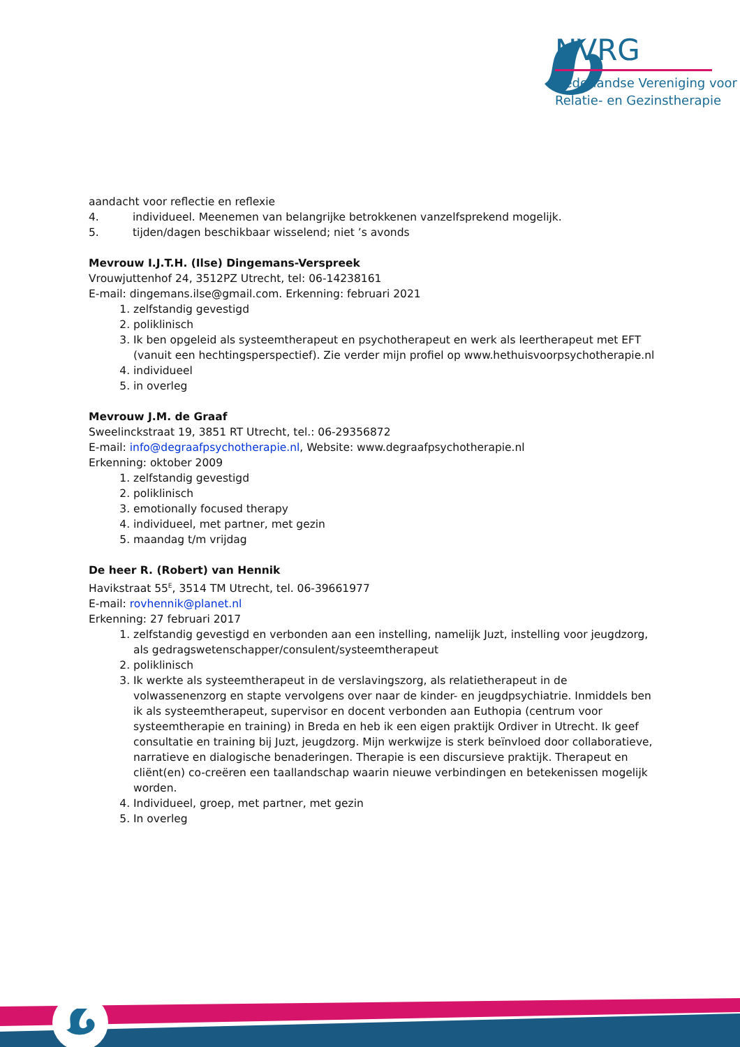NVRG
Nederlandse Vereniging voor
Relatie- en Gezinstherapie
aandacht voor reflectie en reflexie
4. individueel. Meenemen van belangrijke betrokkenen vanzelfsprekend mogelijk.
5. tijden/dagen beschikbaar wisselend; niet ’s avonds
Mevrouw I.J.T.H. (Ilse) Dingemans-Verspreek
Vrouwjuttenhof 24, 3512PZ Utrecht, tel: 06-14238161
E-mail: dingemans.ilse@gmail.com. Erkenning: februari 2021
1. zelfstandig gevestigd
2. poliklinisch
3. Ik ben opgeleid als systeemtherapeut en psychotherapeut en werk als leertherapeut met EFT (vanuit een hechtingsperspectief). Zie verder mijn profiel op www.hethuisvoorpsychotherapie.nl
4. individueel
5. in overleg
Mevrouw J.M. de Graaf
Sweelinckstraat 19, 3851 RT Utrecht, tel.: 06-29356872
E-mail: info@degraafpsychotherapie.nl, Website: www.degraafpsychotherapie.nl
Erkenning: oktober 2009
1. zelfstandig gevestigd
2. poliklinisch
3. emotionally focused therapy
4. individueel, met partner, met gezin
5. maandag t/m vrijdag
De heer R. (Robert) van Hennik
Havikstraat 55<sup>E</sup>, 3514 TM Utrecht, tel. 06-39661977
E-mail: rovhennik@planet.nl
Erkenning: 27 februari 2017
1. zelfstandig gevestigd en verbonden aan een instelling, namelijk Juzt, instelling voor jeugdzorg, als gedragswetenschapper/consulent/systeemtherapeut
2. poliklinisch
3. Ik werkte als systeemtherapeut in de verslavingszorg, als relatietherapeut in de volwassenenzorg en stapte vervolgens over naar de kinder- en jeugdpsychiatrie. Inmiddels ben ik als systeemtherapeut, supervisor en docent verbonden aan Euthopia (centrum voor systeemtherapie en training) in Breda en heb ik een eigen praktijk Ordiver in Utrecht. Ik geef consultatie en training bij Juzt, jeugdzorg. Mijn werkwijze is sterk beïnvloed door collaboratieve, narratieve en dialogische benaderingen. Therapie is een discursieve praktijk. Therapeut en cliënt(en) co-creëren een taallandschap waarin nieuwe verbindingen en betekenissen mogelijk worden.
4. Individueel, groep, met partner, met gezin
5. In overleg